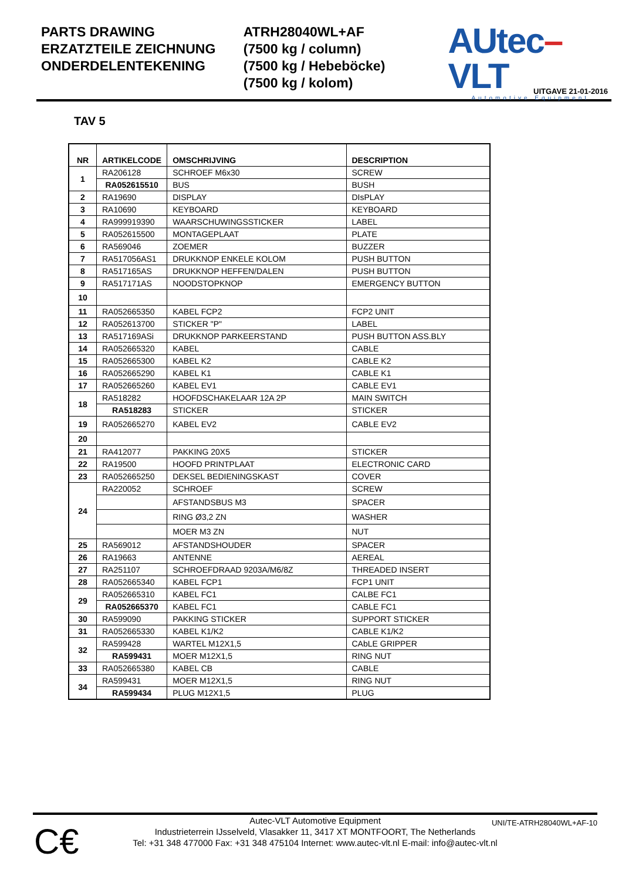PARTS DRAWING
ERZATZTEILE ZEICHNUNG
ONDERDELENTEKENING
ATRH28040WL+AF
(7500 kg / column)
(7500 kg / Hebeböcke)
(7500 kg / kolom)
AUtec–VLT
Automotive Equipment
UITGAVE 21-01-2016
TAV 5
| NR | ARTIKELCODE | OMSCHRIJVING | DESCRIPTION |
| --- | --- | --- | --- |
| 1 | RA206128 | SCHROEF M6x30 | SCREW |
| | RA052615510 | BUS | BUSH |
| 2 | RA19690 | DISPLAY | DIsPLAY |
| 3 | RA10690 | KEYBOARD | KEYBOARD |
| 4 | RA999919390 | WAARSCHUWINGSSTICKER | LABEL |
| 5 | RA052615500 | MONTAGEPLAAT | PLATE |
| 6 | RA569046 | ZOEMER | BUZZER |
| 7 | RA517056AS1 | DRUKKNOP ENKELE KOLOM | PUSH BUTTON |
| 8 | RA517165AS | DRUKKNOP HEFFEN/DALEN | PUSH BUTTON |
| 9 | RA517171AS | NOODSTOPKNOP | EMERGENCY BUTTON |
| 10 | | | |
| 11 | RA052665350 | KABEL FCP2 | FCP2 UNIT |
| 12 | RA052613700 | STICKER "P" | LABEL |
| 13 | RA517169ASi | DRUKKNOP PARKEERSTAND | PUSH BUTTON ASS.BLY |
| 14 | RA052665320 | KABEL | CABLE |
| 15 | RA052665300 | KABEL K2 | CABLE K2 |
| 16 | RA052665290 | KABEL K1 | CABLE K1 |
| 17 | RA052665260 | KABEL EV1 | CABLE EV1 |
| 18 | RA518282 | HOOFDSCHAKELAAR 12A 2P | MAIN SWITCH |
| | RA518283 | STICKER | STICKER |
| 19 | RA052665270 | KABEL EV2 | CABLE EV2 |
| 20 | | | |
| 21 | RA412077 | PAKKING 20X5 | STICKER |
| 22 | RA19500 | HOOFD PRINTPLAAT | ELECTRONIC CARD |
| 23 | RA052665250 | DEKSEL BEDIENINGSKAST | COVER |
| 24 | RA220052 | SCHROEF | SCREW |
| | | AFSTANDSBUS M3 | SPACER |
| | | RING Ø3,2 ZN | WASHER |
| | | MOER M3 ZN | NUT |
| 25 | RA569012 | AFSTANDSHOUDER | SPACER |
| 26 | RA19663 | ANTENNE | AEREAL |
| 27 | RA251107 | SCHROEFDRAAD 9203A/M6/8Z | THREADED INSERT |
| 28 | RA052665340 | KABEL FCP1 | FCP1 UNIT |
| 29 | RA052665310 | KABEL FC1 | CALBE FC1 |
| | RA052665370 | KABEL FC1 | CABLE FC1 |
| 30 | RA599090 | PAKKING STICKER | SUPPORT STICKER |
| 31 | RA052665330 | KABEL K1/K2 | CABLE K1/K2 |
| 32 | RA599428 | WARTEL M12X1,5 | CAbLE GRIPPER |
| | RA599431 | MOER M12X1,5 | RING NUT |
| 33 | RA052665380 | KABEL CB | CABLE |
| 34 | RA599431 | MOER M12X1,5 | RING NUT |
| | RA599434 | PLUG M12X1,5 | PLUG |
C€
UNI/TE-ATRH28040WL+AF-10
Autec-VLT Automotive Equipment
Industrieterrein IJsselveld, Vlasakker 11, 3417 XT MONTFOORT, The Netherlands
Tel: +31 348 477000 Fax: +31 348 475104 Internet: www.autec-vlt.nl E-mail: info@autec-vlt.nl